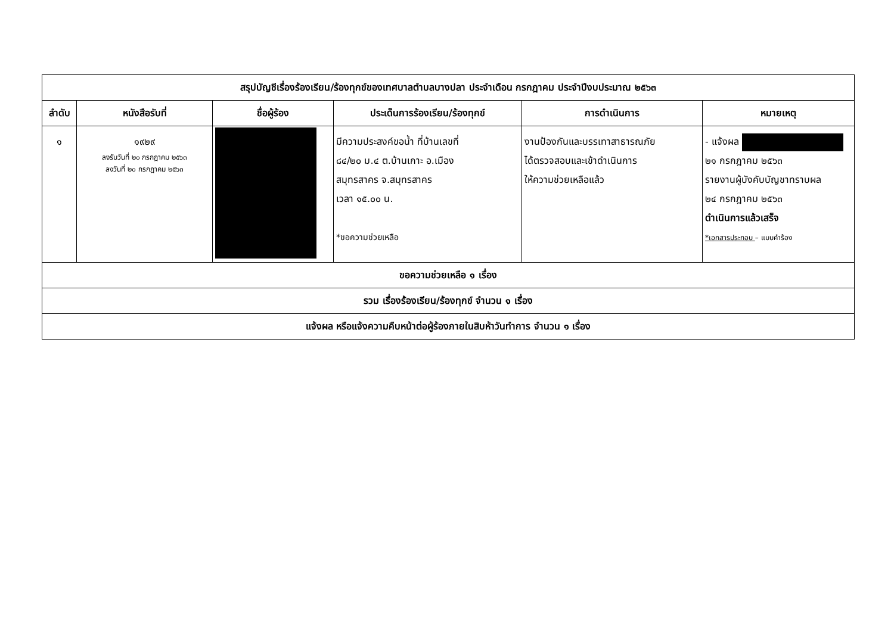| สรุปบัญชีเรื่องร้องเรียน/ร้องทุกข์ของเทศบาลตำบลบางปลา ประจำเดือน กรกฎาคม ประจำปีงบประมาณ ๒๕๖๓ | | | | | |
| --- | --- | --- | --- | --- | --- |
| ลำดับ | หนังสือรับที่ | ชื่อผู้ร้อง | ประเด็นการร้องเรียน/ร้องทุกข์ | การดำเนินการ | หมายเหตุ |
| ๑ | ๑๙๒๙ ลงรับวันที่ ๒๐ กรกฎาคม ๒๕๖๓ ลงวันที่ ๒๐ กรกฎาคม ๒๕๖๓ | | มีความประสงค์ขอน้ำ ที่บ้านเลขที่ ๘๔/๒๐ ม.๔ ต.บ้านเกาะ อ.เมือง สมุทรสาคร จ.สมุทรสาคร เวลา ๑๕.๐๐ น. *ขอความช่วยเหลือ | งานป้องกันและบรรเทาสาธารณภัย ได้ตรวจสอบและเข้าดำเนินการ ให้ความช่วยเหลือแล้ว | - แจ้งผล ๒๑ กรกฎาคม ๒๕๖๓ รายงานผู้บังคับบัญชาทราบผล ๒๔ กรกฎาคม ๒๕๖๓ ดำเนินการแล้วเสร็จ *เอกสารประกอบ – แบบคำร้อง |
| ขอความช่วยเหลือ ๑ เรื่อง | | | | | |
| รวม เรื่องร้องเรียน/ร้องทุกข์ จำนวน ๑ เรื่อง | | | | | |
| แจ้งผล หรือแจ้งความคืบหน้าต่อผู้ร้องภายในสิบห้าวันทำการ จำนวน ๑ เรื่อง | | | | | |